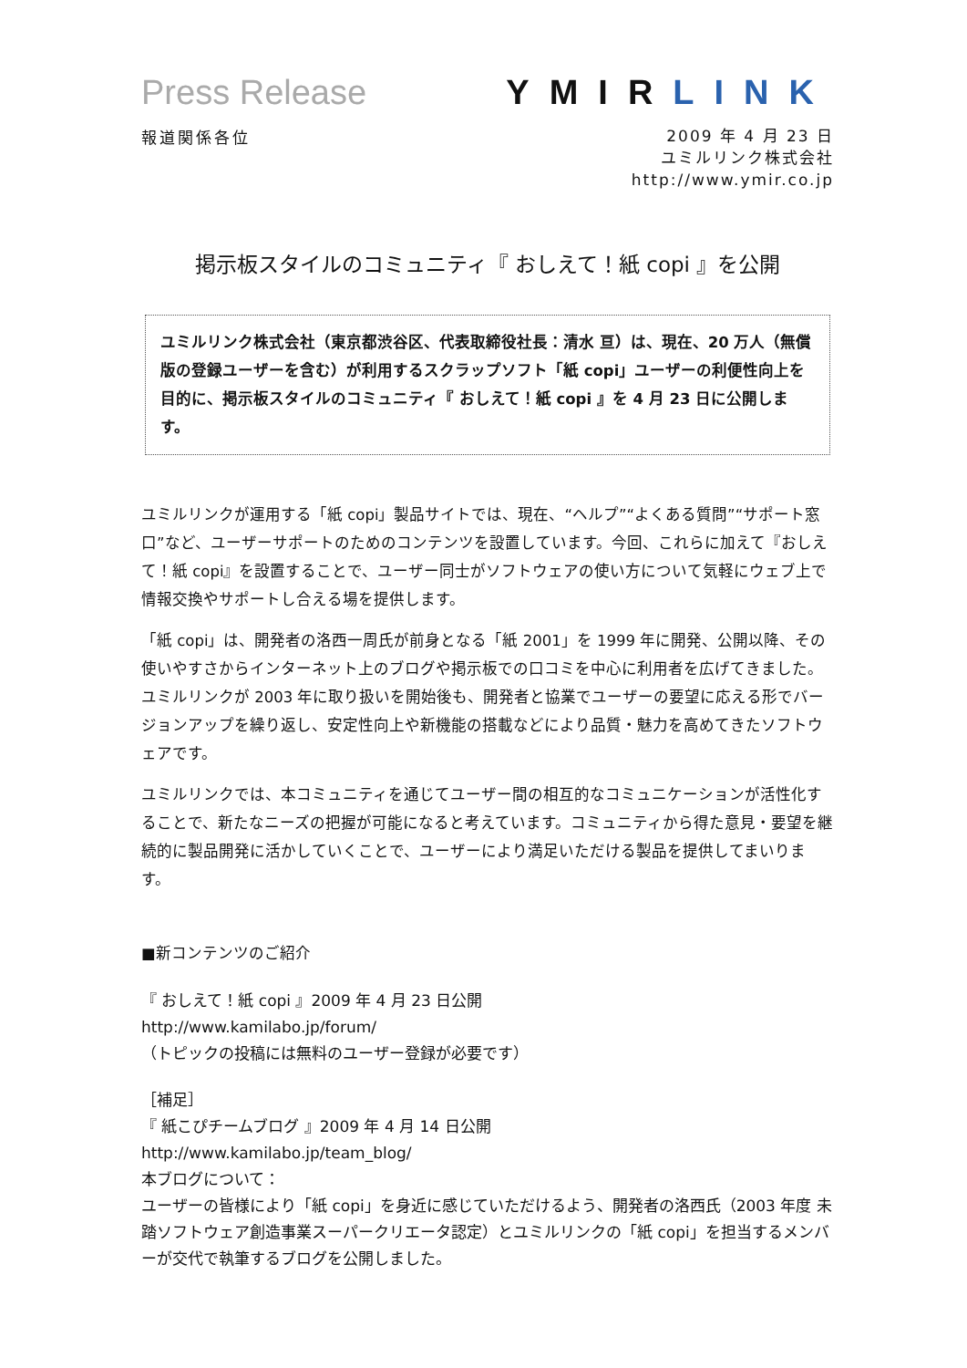Press Release YMIRLINK
報道関係各位
2009 年 4 月 23 日
ユミルリンク株式会社
http://www.ymir.co.jp
掲示板スタイルのコミュニティ『 おしえて！紙 copi 』を公開
ユミルリンク株式会社（東京都渋谷区、代表取締役社長：清水 亘）は、現在、20 万人（無償版の登録ユーザーを含む）が利用するスクラップソフト「紙 copi」ユーザーの利便性向上を目的に、掲示板スタイルのコミュニティ『 おしえて！紙 copi 』を 4 月 23 日に公開します。
ユミルリンクが運用する「紙 copi」製品サイトでは、現在、“ヘルプ”“よくある質問”“サポート窓口”など、ユーザーサポートのためのコンテンツを設置しています。今回、これらに加えて『おしえて！紙 copi』を設置することで、ユーザー同士がソフトウェアの使い方について気軽にウェブ上で情報交換やサポートし合える場を提供します。
「紙 copi」は、開発者の洛西一周氏が前身となる「紙 2001」を 1999 年に開発、公開以降、その使いやすさからインターネット上のブログや掲示板での口コミを中心に利用者を広げてきました。ユミルリンクが 2003 年に取り扱いを開始後も、開発者と協業でユーザーの要望に応える形でバージョンアップを繰り返し、安定性向上や新機能の搭載などにより品質・魅力を高めてきたソフトウェアです。
ユミルリンクでは、本コミュニティを通じてユーザー間の相互的なコミュニケーションが活性化することで、新たなニーズの把握が可能になると考えています。コミュニティから得た意見・要望を継続的に製品開発に活かしていくことで、ユーザーにより満足いただける製品を提供してまいります。
■新コンテンツのご紹介
『 おしえて！紙 copi 』2009 年 4 月 23 日公開
http://www.kamilabo.jp/forum/
（トピックの投稿には無料のユーザー登録が必要です）
［補足］
『 紙こぴチームブログ 』2009 年 4 月 14 日公開
http://www.kamilabo.jp/team_blog/
本ブログについて：
ユーザーの皆様により「紙 copi」を身近に感じていただけるよう、開発者の洛西氏（2003 年度 未踏ソフトウェア創造事業スーパークリエータ認定）とユミルリンクの「紙 copi」を担当するメンバーが交代で執筆するブログを公開しました。